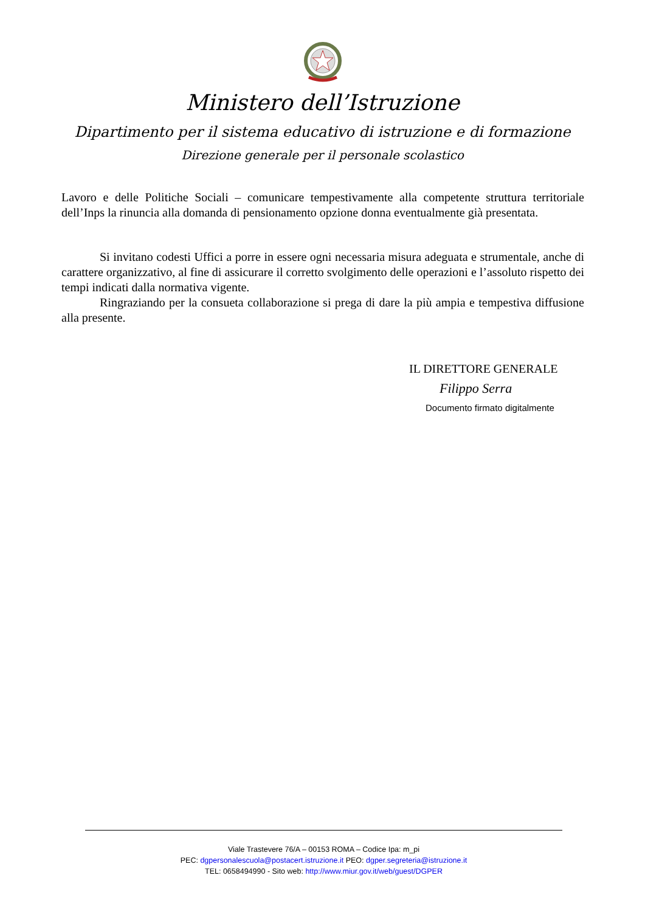Ministero dell’Istruzione
Dipartimento per il sistema educativo di istruzione e di formazione
Direzione generale per il personale scolastico
Lavoro e delle Politiche Sociali – comunicare tempestivamente alla competente struttura territoriale dell’Inps la rinuncia alla domanda di pensionamento opzione donna eventualmente già presentata.
Si invitano codesti Uffici a porre in essere ogni necessaria misura adeguata e strumentale, anche di carattere organizzativo, al fine di assicurare il corretto svolgimento delle operazioni e l’assoluto rispetto dei tempi indicati dalla normativa vigente.
Ringraziando per la consueta collaborazione si prega di dare la più ampia e tempestiva diffusione alla presente.
IL DIRETTORE GENERALE
Filippo Serra
Documento firmato digitalmente
Viale Trastevere 76/A – 00153 ROMA – Codice Ipa: m_pi
PEC: dgpersonalescuola@postacert.istruzione.it PEO: dgper.segreteria@istruzione.it
TEL: 0658494990 - Sito web: http://www.miur.gov.it/web/guest/DGPER